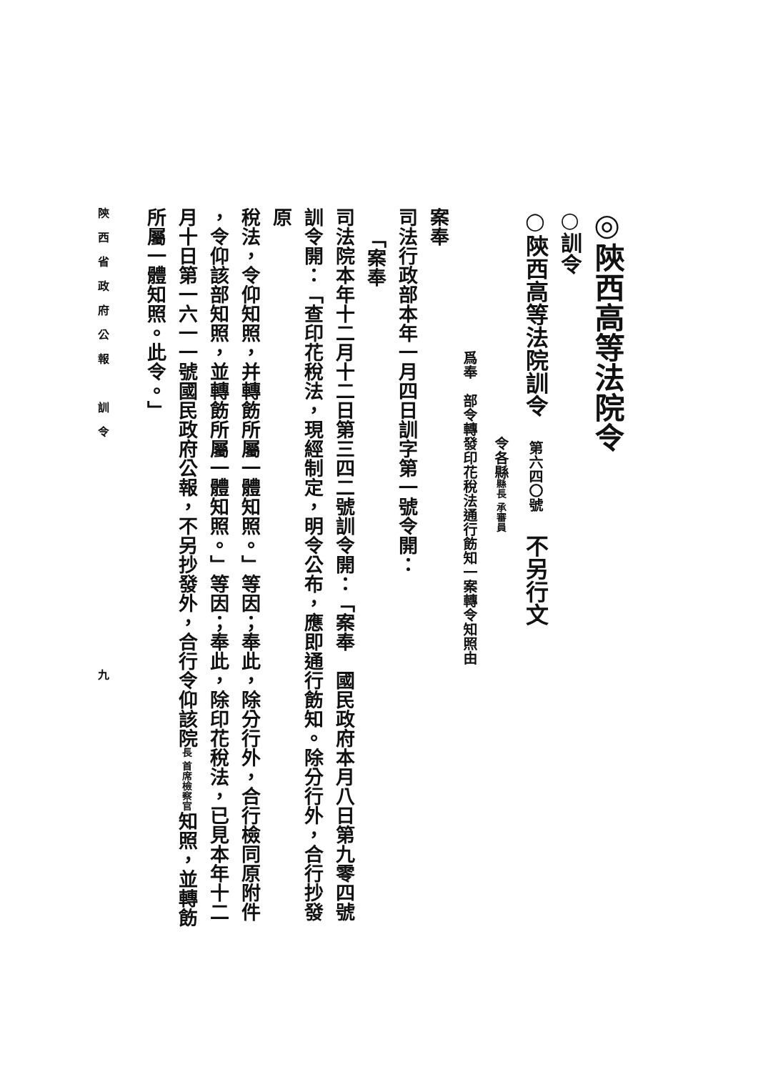◎陝西高等法院令
○訓令
○陝西高等法院訓令　第六四〇號　不另行文
令各縣縣長 承審員
爲奉　部令轉發印花稅法通行飭知一案轉令知照由
案奉
司法行政部本年一月四日訓字第一號令開：
「案奉
司法院本年十二月十二日第三四二號訓令開：「案奉　國民政府本月八日第九零四號
訓令開：「查印花稅法，現經制定，明令公布，應即通行飭知。除分行外，合行抄發原
稅法，令仰知照，并轉飭所屬一體知照。」等因；奉此，除分行外，合行檢同原附件
，令仰該部知照，並轉飭所屬一體知照。」等因；奉此，除印花稅法，已見本年十二
月十日第一六一一號國民政府公報，不另抄發外，合行令仰該院長 首席檢察官知照，並轉飭
所屬一體知照。此令。」
陝西省政府公報　訓令　　　　　　　　　九